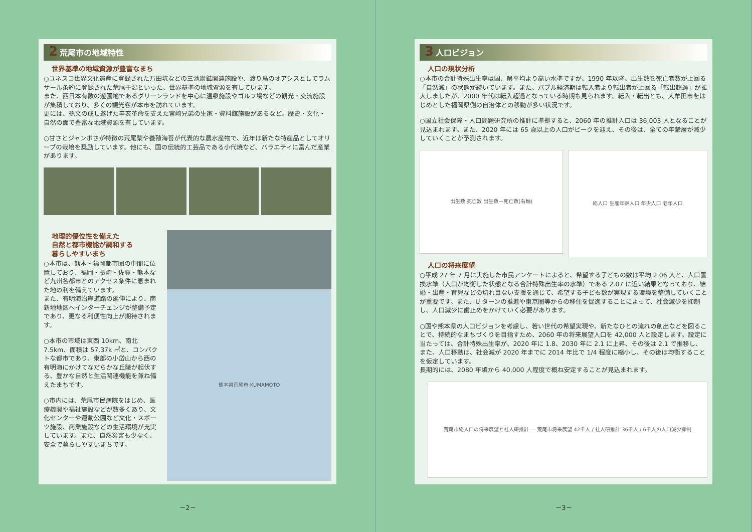2 荒尾市の地域特性
世界基準の地域資源が豊富なまち
○ユネスコ世界文化遺産に登録された万田坑などの三池炭鉱関連施設や、渡り鳥のオアシスとしてラムサール条約に登録された荒尾干潟といった、世界基準の地域資源を有しています。
また、西日本有数の遊園地であるグリーンランドを中心に温泉施設やゴルフ場などの観光・交流施設が集積しており、多くの観光客が本市を訪れています。
更には、孫文の成し遂げた辛亥革命を支えた宮崎兄弟の生家・資料館施設があるなど、歴史・文化・自然の面で豊富な地域資源を有しています。
○甘さとジャンボさが特徴の荒尾梨や養殖海苔が代表的な農水産物で、近年は新たな特産品としてオリーブの栽培を奨励しています。他にも、国の伝統的工芸品である小代焼など、バラエティに富んだ産業があります。
地理的優位性を備えた
自然と都市機能が調和する
暮らしやすいまち
○本市は、熊本・福岡都市圏の中間に位置しており、福岡・長崎・佐賀・熊本など九州各都市とのアクセス条件に恵まれた地の利を備えています。
また、有明海沿岸道路の延伸により、南新地地区へインターチェンジが整備予定であり、更なる利便性向上が期待されます。
○本市の市域は東西 10km、南北 7.5km、面積は 57.37k ㎡と、コンパクトな都市であり、東部の小岱山から西の有明海にかけてなだらかな丘陵が起伏する、豊かな自然と生活関連機能を兼ね備えたまちです。
○市内には、荒尾市民病院をはじめ、医療機関や福祉施設などが数多くあり、文化センターや運動公園など文化・スポーツ施設、商業施設などの生活環境が充実しています。また、自然災害も少なく、安全で暮らしやすいまちです。
熊本県荒尾市 KUMAMOTO
－2－
3 人口ビジョン
人口の現状分析
○本市の合計特殊出生率は国、県平均より高い水準ですが、1990 年以降、出生数を死亡者数が上回る「自然減」の状態が続いています。また、バブル経済期は転入者より転出者が上回る「転出超過」が拡大しましたが、2000 年代は転入超過となっている時期も見られます。転入・転出とも、大牟田市をはじめとした福岡県側の自治体との移動が多い状況です。
○国立社会保障・人口問題研究所の推計に準拠すると、2060 年の推計人口は 36,003 人となることが見込まれます。また、2020 年には 65 歳以上の人口がピークを迎え、その後は、全ての年齢層が減少していくことが予測されます。
出生数 死亡数 出生数－死亡数(右軸)
総人口 生産年齢人口 年少人口 老年人口
人口の将来展望
○平成 27 年 7 月に実施した市民アンケートによると、希望する子どもの数は平均 2.06 人と、人口置換水準（人口が均衡した状態となる合計特殊出生率の水準）である 2.07 に近い結果となっており、結婚・出産・育児などの切れ目ない支援を通じて、希望する子ども数が実現する環境を整備していくことが重要です。また、U ターンの推進や東京圏等からの移住を促進することによって、社会減少を抑制し、人口減少に歯止めをかけていく必要があります。
○国や熊本県の人口ビジョンを考慮し、若い世代の希望実現や、新たなひとの流れの創出などを図ることで、持続的なまちづくりを目指すため、2060 年の将来展望人口を 42,000 人と設定します。設定に当たっては、合計特殊出生率が、2020 年に 1.8、2030 年に 2.1 に上昇、その後は 2.1 で推移し、また、人口移動は、社会減が 2020 年までに 2014 年比で 1/4 程度に縮小し、その後は均衡することを仮定しています。
長期的には、2080 年頃から 40,000 人程度で概ね安定することが見込まれます。
荒尾市総人口の将来展望と社人研推計 — 荒尾市将来展望 42千人 / 社人研推計 36千人 / 6千人の人口減少抑制
－3－